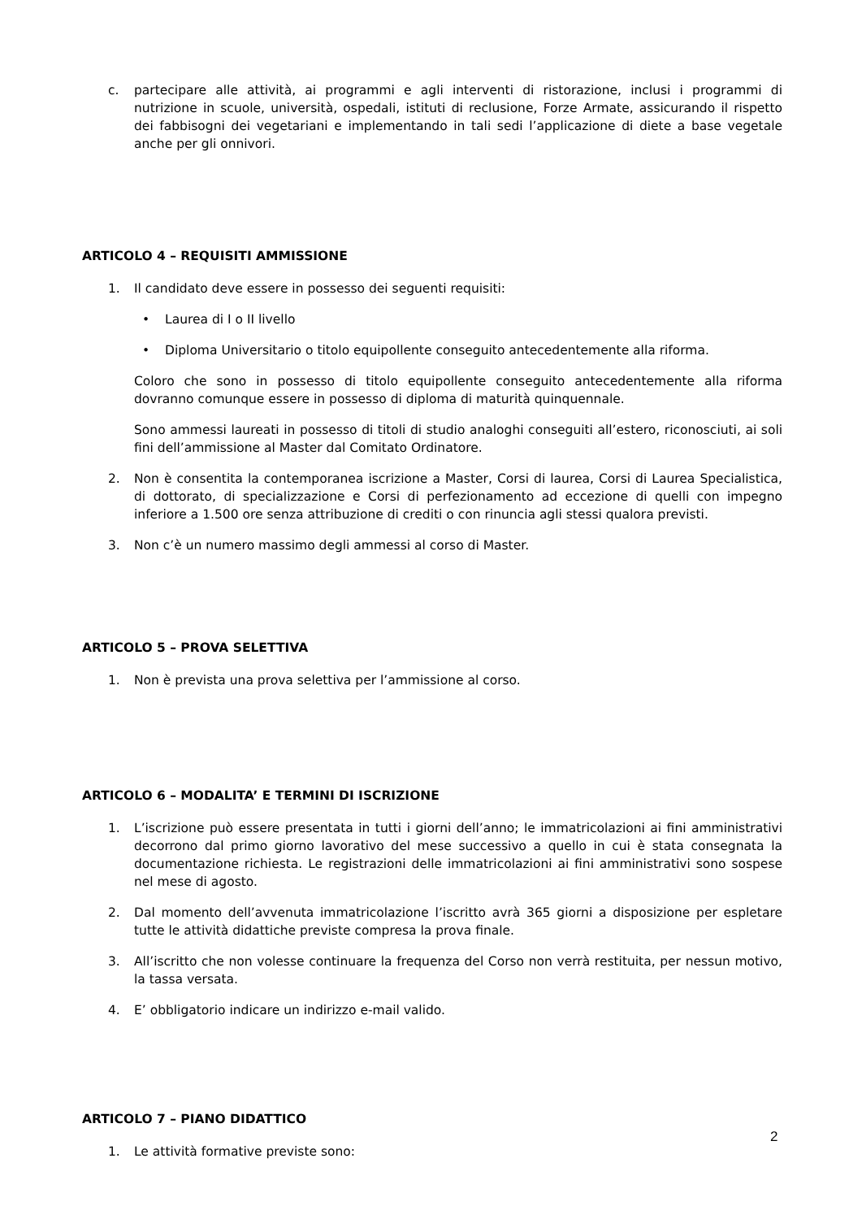c. partecipare alle attività, ai programmi e agli interventi di ristorazione, inclusi i programmi di nutrizione in scuole, università, ospedali, istituti di reclusione, Forze Armate, assicurando il rispetto dei fabbisogni dei vegetariani e implementando in tali sedi l’applicazione di diete a base vegetale anche per gli onnivori.
ARTICOLO 4 – REQUISITI AMMISSIONE
1. Il candidato deve essere in possesso dei seguenti requisiti:
• Laurea di I o II livello
• Diploma Universitario o titolo equipollente conseguito antecedentemente alla riforma.
Coloro che sono in possesso di titolo equipollente conseguito antecedentemente alla riforma dovranno comunque essere in possesso di diploma di maturità quinquennale.
Sono ammessi laureati in possesso di titoli di studio analoghi conseguiti all’estero, riconosciuti, ai soli fini dell’ammissione al Master dal Comitato Ordinatore.
2. Non è consentita la contemporanea iscrizione a Master, Corsi di laurea, Corsi di Laurea Specialistica, di dottorato, di specializzazione e Corsi di perfezionamento ad eccezione di quelli con impegno inferiore a 1.500 ore senza attribuzione di crediti o con rinuncia agli stessi qualora previsti.
3. Non c’è un numero massimo degli ammessi al corso di Master.
ARTICOLO 5 – PROVA SELETTIVA
1. Non è prevista una prova selettiva per l’ammissione al corso.
ARTICOLO 6 – MODALITA’ E TERMINI DI ISCRIZIONE
1. L’iscrizione può essere presentata in tutti i giorni dell’anno; le immatricolazioni ai fini amministrativi decorrono dal primo giorno lavorativo del mese successivo a quello in cui è stata consegnata la documentazione richiesta. Le registrazioni delle immatricolazioni ai fini amministrativi sono sospese nel mese di agosto.
2. Dal momento dell’avvenuta immatricolazione l’iscritto avrà 365 giorni a disposizione per espletare tutte le attività didattiche previste compresa la prova finale.
3. All’iscritto che non volesse continuare la frequenza del Corso non verrà restituita, per nessun motivo, la tassa versata.
4. E’ obbligatorio indicare un indirizzo e-mail valido.
ARTICOLO 7 – PIANO DIDATTICO
1. Le attività formative previste sono:
2